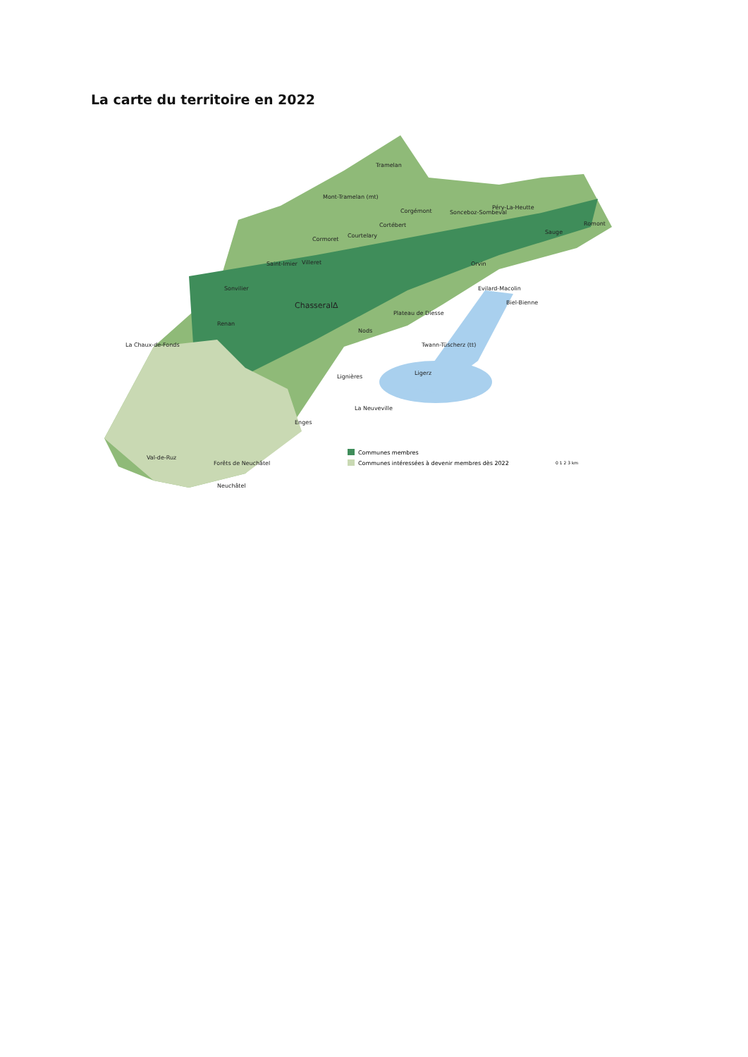La carte du territoire en 2022
Tramelan
Mont-Tramelan (mt)
Corgémont
Sonceboz-Sombeval
Péry-La-Heutte
Romont
Sauge
Cortébert
Courtelary
Cormoret
Saint-Imier
Villeret
Sonvilier
Orvin
Evilard-Macolin
Biel-Bienne
Chasseral∆
Plateau de Diesse
Renan
Nods
La Chaux-de-Fonds
Twann-Tüscherz (tt)
Ligerz
Lignières
La Neuveville
Enges
Val-de-Ruz
Forêts de Neuchâtel
Neuchâtel
Communes membres
Communes intéressées à devenir membres dès 2022
0 1 2 3 km